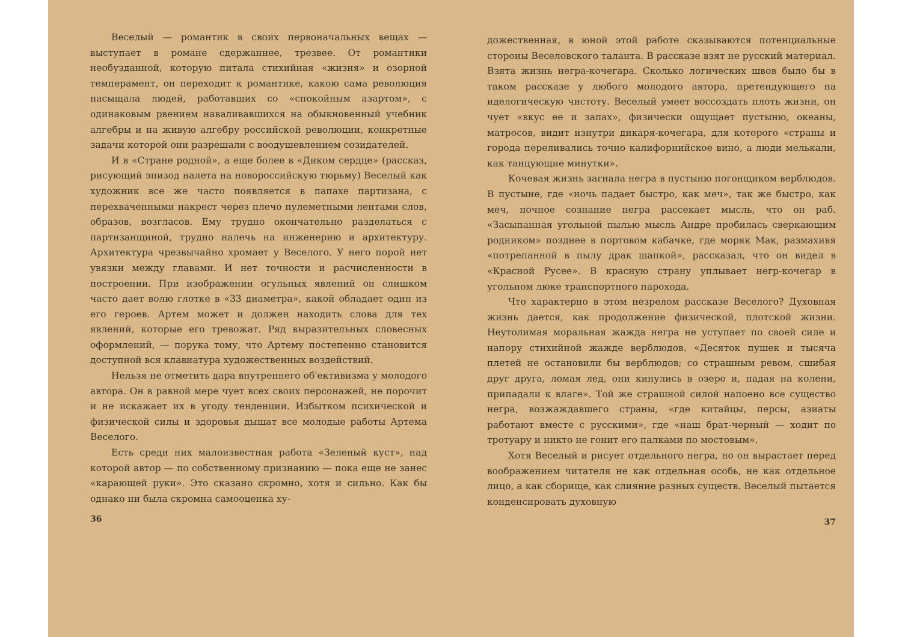Веселый — романтик в своих первоначальных вещах — выступает в романе сдержаннее, трезвее. От романтики необузданной, которую питала стихийная «жизня» и озорной темперамент, он переходит к романтике, какою сама революция насыщала людей, работавших со «спокойным азартом», с одинаковым рвением наваливавшихся на обыкновенный учебник алгебры и на живую алгебру российской революции, конкретные задачи которой они разрешали с воодушевлением созидателей.
И в «Стране родной», а еще более в «Диком сердце» (рассказ, рисующий эпизод налета на новороссийскую тюрьму) Веселый как художник все же часто появляется в папахе партизана, с перехваченными накрест через плечо пулеметными лентами слов, образов, возгласов. Ему трудно окончательно разделаться с партизанщиной, трудно налечь на инженерию и архитектуру. Архитектура чрезвычайно хромает у Веселого. У него порой нет увязки между главами. И нет точности и расчисленности в построении. При изображении огульных явлений он слишком часто дает волю глотке в «33 диаметра», какой обладает один из его героев. Артем может и должен находить слова для тех явлений, которые его тревожат. Ряд выразительных словесных оформлений, — порука тому, что Артему постепенно становится доступной вся клавиатура художественных воздействий.
Нельзя не отметить дара внутреннего об'ективизма у молодого автора. Он в равной мере чует всех своих персонажей, не порочит и не искажает их в угоду тенденции. Избытком психической и физической силы и здоровья дышат все молодые работы Артема Веселого.
Есть среди них малоизвестная работа «Зеленый куст», над которой автор — по собственному признанию — пока еще не занес «карающей руки». Это сказано скромно, хотя и сильно. Как бы однако ни была скромна самооценка ху-
36
дожественная, в юной этой работе сказываются потенциальные стороны Веселовского таланта. В рассказе взят не русский материал. Взята жизнь негра-кочегара. Сколько логических швов было бы в таком рассказе у любого молодого автора, претендующего на иделогическую чистоту. Веселый умеет воссоздать плоть жизни, он чует «вкус ее и запах», физически ощущает пустыню, океаны, матросов, видит изнутри дикаря-кочегара, для которого «страны и города переливались точно калифорнийское вино, а люди мелькали, как танцующие минутки».
Кочевая жизнь загнала негра в пустыню погонщиком верблюдов. В пустыне, где «ночь падает быстро, как меч», так же быстро, как меч, ночное сознание негра рассекает мысль, что он раб. «Засыпанная угольной пылью мысль Андре пробилась сверкающим родником» позднее в портовом кабачке, где моряк Мак, размахивя «потрепанной в пылу драк шапкой», рассказал, что он видел в «Красной Русее». В красную страну уплывает негр-кочегар в угольном люке транспортного парохода.
Что характерно в этом незрелом рассказе Веселого? Духовная жизнь дается, как продолжение физической, плотской жизни. Неутолимая моральная жажда негра не уступает по своей силе и напору стихийной жажде верблюдов. «Десяток пушек и тысяча плетей не остановили бы верблюдов; со страшным ревом, сшибая друг друга, ломая лед, они кинулись в озеро и, падая на колени, припадали к влаге». Той же страшной силой напоено все существо негра, возжаждавшего страны, «где китайцы, персы, азиаты работают вместе с русскими», где «наш брат-черный — ходит по тротуару и никто не гонит его палками по мостовым».
Хотя Веселый и рисует отдельного негра, но он вырастает перед воображением читателя не как отдельная особь, не как отдельное лицо, а как сборище, как слияние разных существ. Веселый пытается конденсировать духовную
37